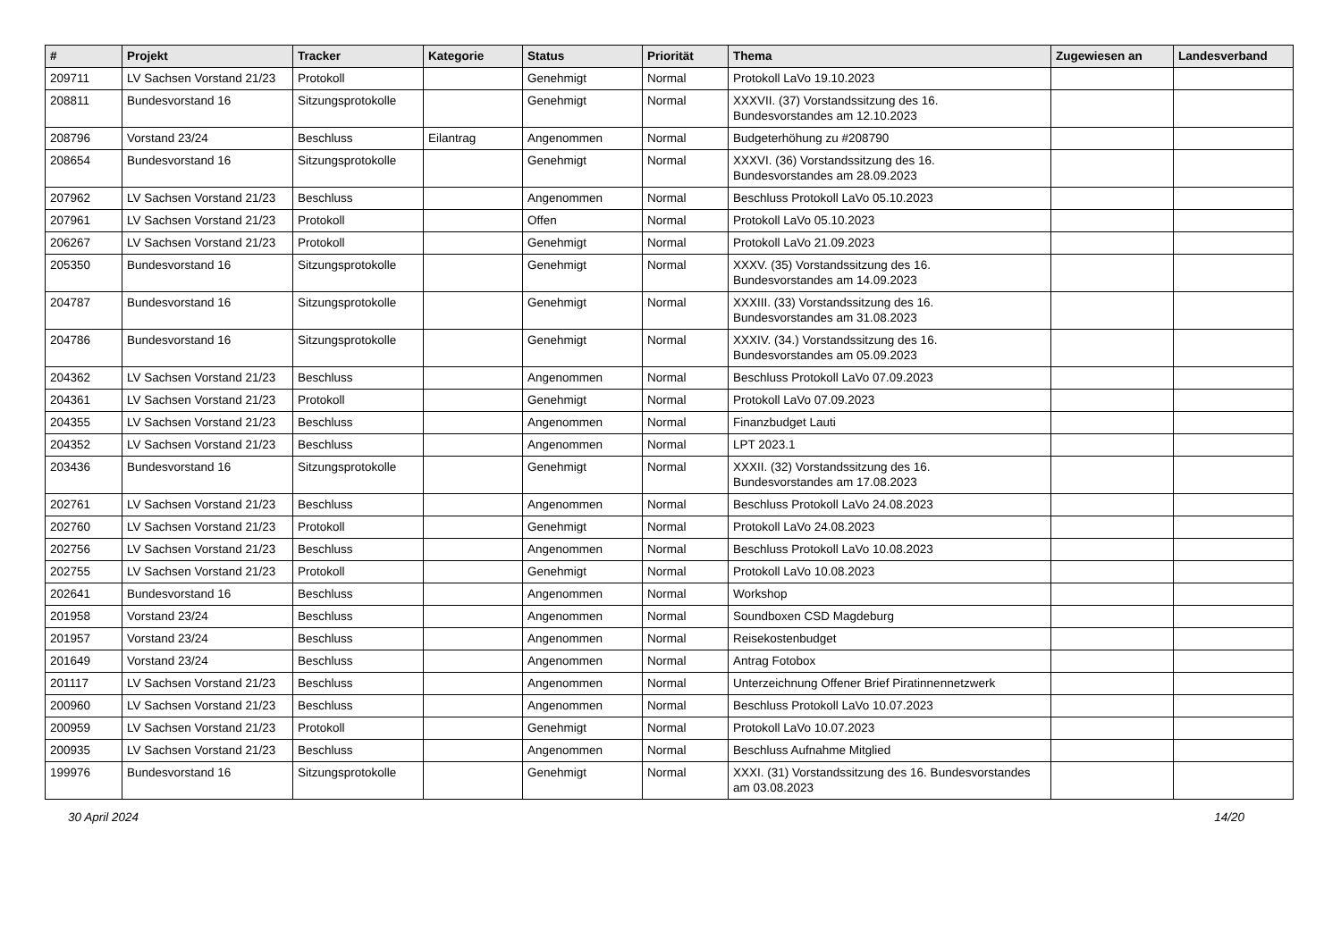| # | Projekt | Tracker | Kategorie | Status | Priorität | Thema | Zugewiesen an | Landesverband |
| --- | --- | --- | --- | --- | --- | --- | --- | --- |
| 209711 | LV Sachsen Vorstand 21/23 | Protokoll | | Genehmigt | Normal | Protokoll LaVo 19.10.2023 | | |
| 208811 | Bundesvorstand 16 | Sitzungsprotokolle | | Genehmigt | Normal | XXXVII. (37) Vorstandssitzung des 16. Bundesvorstandes am 12.10.2023 | | |
| 208796 | Vorstand 23/24 | Beschluss | Eilantrag | Angenommen | Normal | Budgeterhöhung zu #208790 | | |
| 208654 | Bundesvorstand 16 | Sitzungsprotokolle | | Genehmigt | Normal | XXXVI. (36) Vorstandssitzung des 16. Bundesvorstandes am 28.09.2023 | | |
| 207962 | LV Sachsen Vorstand 21/23 | Beschluss | | Angenommen | Normal | Beschluss Protokoll LaVo 05.10.2023 | | |
| 207961 | LV Sachsen Vorstand 21/23 | Protokoll | | Offen | Normal | Protokoll LaVo 05.10.2023 | | |
| 206267 | LV Sachsen Vorstand 21/23 | Protokoll | | Genehmigt | Normal | Protokoll LaVo 21.09.2023 | | |
| 205350 | Bundesvorstand 16 | Sitzungsprotokolle | | Genehmigt | Normal | XXXV. (35) Vorstandssitzung des 16. Bundesvorstandes am 14.09.2023 | | |
| 204787 | Bundesvorstand 16 | Sitzungsprotokolle | | Genehmigt | Normal | XXXIII. (33) Vorstandssitzung des 16. Bundesvorstandes am 31.08.2023 | | |
| 204786 | Bundesvorstand 16 | Sitzungsprotokolle | | Genehmigt | Normal | XXXIV. (34.) Vorstandssitzung des 16. Bundesvorstandes am 05.09.2023 | | |
| 204362 | LV Sachsen Vorstand 21/23 | Beschluss | | Angenommen | Normal | Beschluss Protokoll LaVo 07.09.2023 | | |
| 204361 | LV Sachsen Vorstand 21/23 | Protokoll | | Genehmigt | Normal | Protokoll LaVo 07.09.2023 | | |
| 204355 | LV Sachsen Vorstand 21/23 | Beschluss | | Angenommen | Normal | Finanzbudget Lauti | | |
| 204352 | LV Sachsen Vorstand 21/23 | Beschluss | | Angenommen | Normal | LPT 2023.1 | | |
| 203436 | Bundesvorstand 16 | Sitzungsprotokolle | | Genehmigt | Normal | XXXII. (32) Vorstandssitzung des 16. Bundesvorstandes am 17.08.2023 | | |
| 202761 | LV Sachsen Vorstand 21/23 | Beschluss | | Angenommen | Normal | Beschluss Protokoll LaVo 24.08.2023 | | |
| 202760 | LV Sachsen Vorstand 21/23 | Protokoll | | Genehmigt | Normal | Protokoll LaVo 24.08.2023 | | |
| 202756 | LV Sachsen Vorstand 21/23 | Beschluss | | Angenommen | Normal | Beschluss Protokoll LaVo 10.08.2023 | | |
| 202755 | LV Sachsen Vorstand 21/23 | Protokoll | | Genehmigt | Normal | Protokoll LaVo 10.08.2023 | | |
| 202641 | Bundesvorstand 16 | Beschluss | | Angenommen | Normal | Workshop | | |
| 201958 | Vorstand 23/24 | Beschluss | | Angenommen | Normal | Soundboxen CSD Magdeburg | | |
| 201957 | Vorstand 23/24 | Beschluss | | Angenommen | Normal | Reisekostenbudget | | |
| 201649 | Vorstand 23/24 | Beschluss | | Angenommen | Normal | Antrag Fotobox | | |
| 201117 | LV Sachsen Vorstand 21/23 | Beschluss | | Angenommen | Normal | Unterzeichnung Offener Brief Piratinnennetzwerk | | |
| 200960 | LV Sachsen Vorstand 21/23 | Beschluss | | Angenommen | Normal | Beschluss Protokoll LaVo 10.07.2023 | | |
| 200959 | LV Sachsen Vorstand 21/23 | Protokoll | | Genehmigt | Normal | Protokoll LaVo 10.07.2023 | | |
| 200935 | LV Sachsen Vorstand 21/23 | Beschluss | | Angenommen | Normal | Beschluss Aufnahme Mitglied | | |
| 199976 | Bundesvorstand 16 | Sitzungsprotokolle | | Genehmigt | Normal | XXXI. (31) Vorstandssitzung des 16. Bundesvorstandes am 03.08.2023 | | |
30 April 2024 14/20